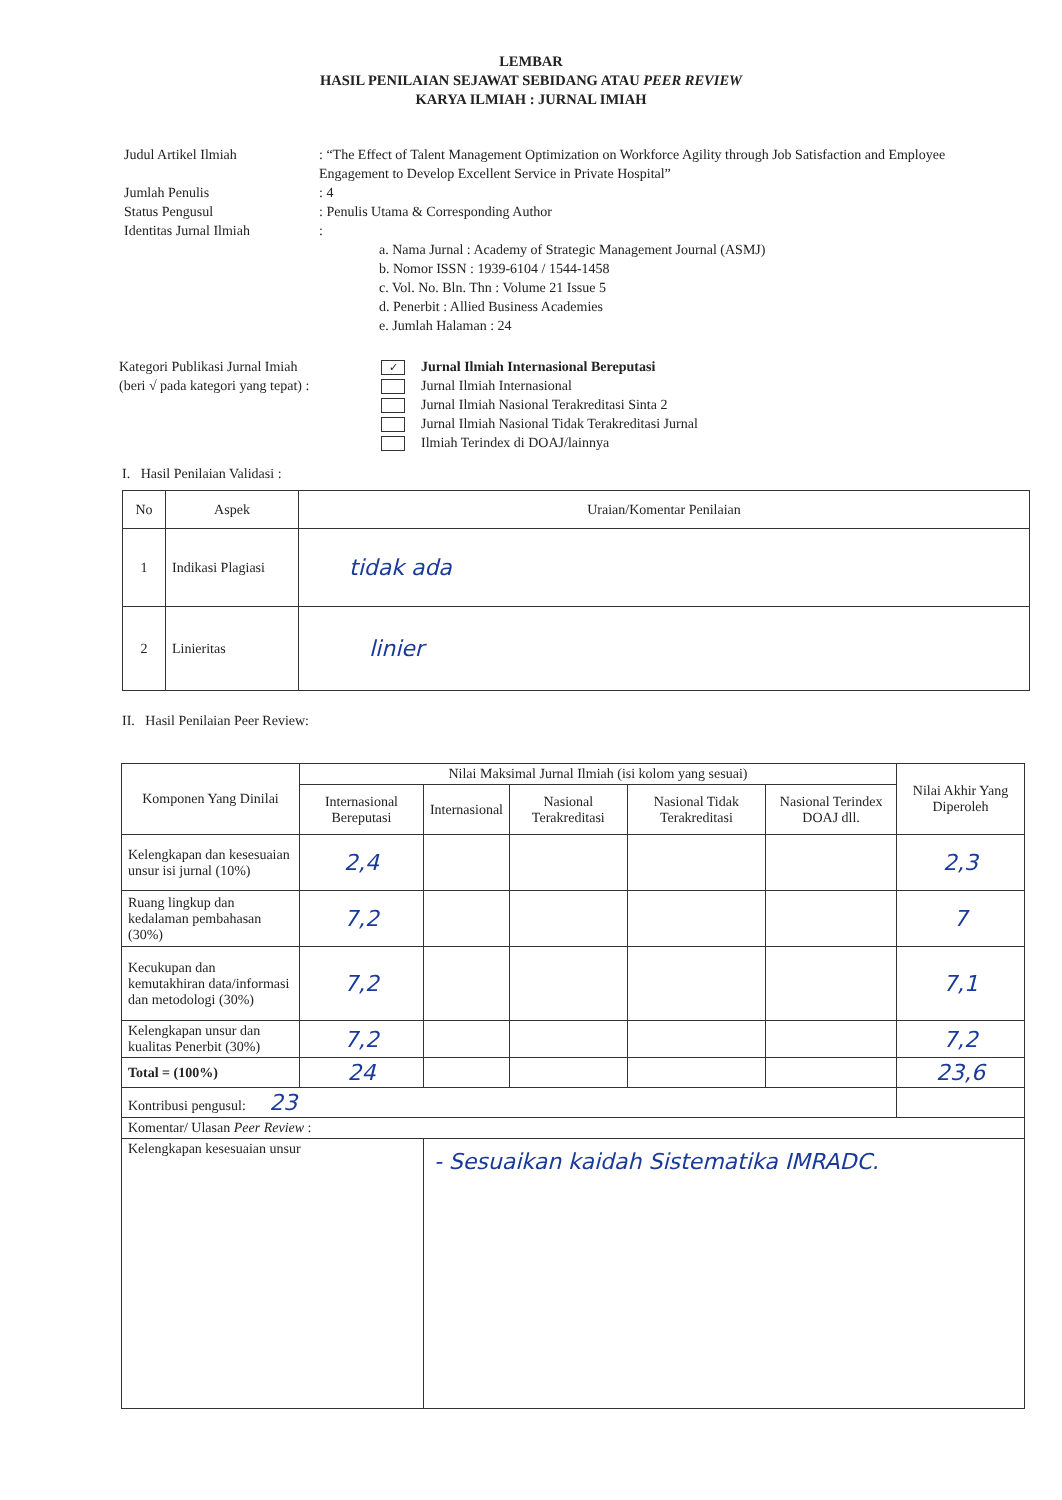LEMBAR
HASIL PENILAIAN SEJAWAT SEBIDANG ATAU PEER REVIEW
KARYA ILMIAH : JURNAL IMIAH
| Judul Artikel Ilmiah | : “The Effect of Talent Management Optimization on Workforce Agility through Job Satisfaction and Employee Engagement to Develop Excellent Service in Private Hospital” |
| Jumlah Penulis | : 4 |
| Status Pengusul | : Penulis Utama & Corresponding Author |
| Identitas Jurnal Ilmiah | : a. Nama Jurnal : Academy of Strategic Management Journal (ASMJ) b. Nomor ISSN : 1939-6104 / 1544-1458 c. Vol. No. Bln. Thn : Volume 21 Issue 5 d. Penerbit : Allied Business Academies e. Jumlah Halaman : 24 |
Kategori Publikasi Jurnal Imiah
(beri √ pada kategori yang tepat) :
✓ Jurnal Ilmiah Internasional Bereputasi
Jurnal Ilmiah Internasional
Jurnal Ilmiah Nasional Terakreditasi Sinta 2
Jurnal Ilmiah Nasional Tidak Terakreditasi Jurnal
Ilmiah Terindex di DOAJ/lainnya
I. Hasil Penilaian Validasi :
| No | Aspek | Uraian/Komentar Penilaian |
| --- | --- | --- |
| 1 | Indikasi Plagiasi | tidak ada |
| 2 | Linieritas | linier |
II. Hasil Penilaian Peer Review:
| Komponen Yang Dinilai | Nilai Maksimal Jurnal Ilmiah (isi kolom yang sesuai) | | | | | Nilai Akhir Yang Diperoleh |
| --- | --- | --- | --- | --- | --- | --- |
| | Internasional Bereputasi | Internasional | Nasional Terakreditasi | Nasional Tidak Terakreditasi | Nasional Terindex DOAJ dll. | |
| Kelengkapan dan kesesuaian unsur isi jurnal (10%) | 2,4 | | | | | 2,3 |
| Ruang lingkup dan kedalaman pembahasan (30%) | 7,2 | | | | | 7 |
| Kecukupan dan kemutakhiran data/informasi dan metodologi (30%) | 7,2 | | | | | 7,1 |
| Kelengkapan unsur dan kualitas Penerbit (30%) | 7,2 | | | | | 7,2 |
| Total = (100%) | 24 | | | | | 23,6 |
| Kontribusi pengusul: 23 | | | | | | |
| Komentar/ Ulasan Peer Review : | | | | | | |
| Kelengkapan kesesuaian unsur | | - Sesuaikan kaidah Sistematika IMRADC. | | | | |